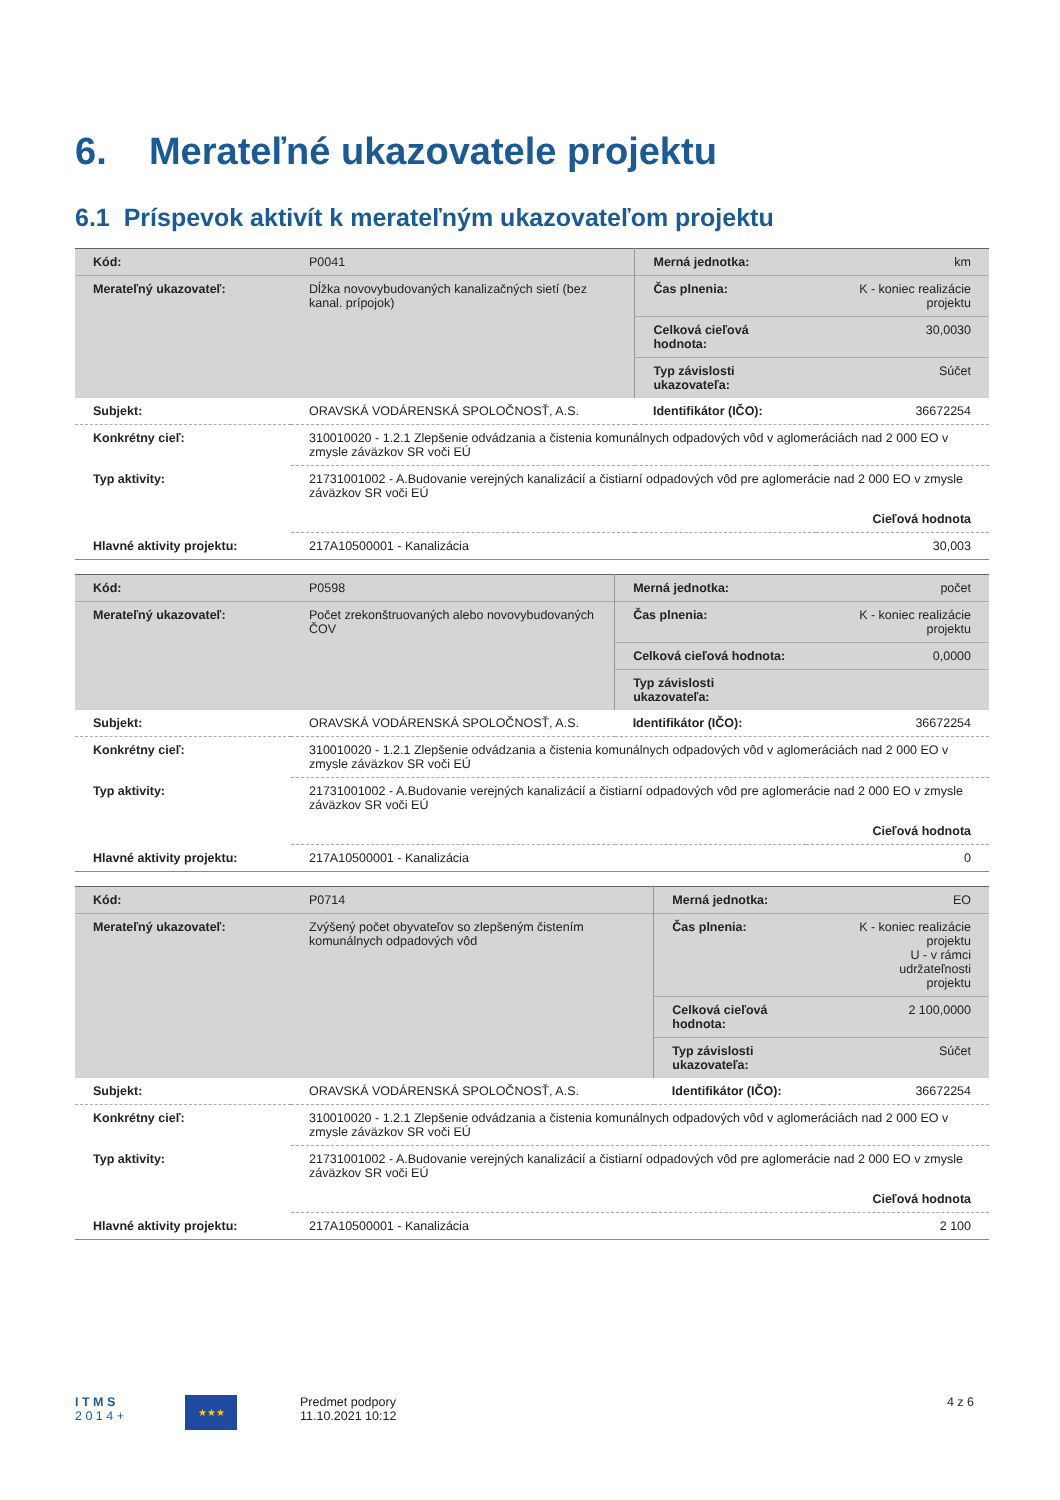6. Merateľné ukazovatele projektu
6.1 Príspevok aktivít k merateľným ukazovateľom projektu
| Kód: | P0041 | Merná jednotka: | km |
| Merateľný ukazovateľ: | Dĺžka novovybudovaných kanalizačných sietí (bez kanal. prípojok) | Čas plnenia: | K - koniec realizácie projektu |
| | | Celková cieľová hodnota: | 30,0030 |
| | | Typ závislosti ukazovateľa: | Súčet |
| Subjekt: | ORAVSKÁ VODÁRENSKÁ SPOLOČNOSŤ, A.S. | Identifikátor (IČO): | 36672254 |
| Konkrétny cieľ: | 310010020 - 1.2.1 Zlepšenie odvádzania a čistenia komunálnych odpadových vôd v aglomeráciách nad 2 000 EO v zmysle záväzkov SR voči EÚ | | |
| Typ aktivity: | 21731001002 - A.Budovanie verejných kanalizácií a čistiarní odpadových vôd pre aglomerácie nad 2 000 EO v zmysle záväzkov SR voči EÚ | | |
| | Cieľová hodnota | | |
| Hlavné aktivity projektu: | 217A10500001 - Kanalizácia | | 30,003 |
| Kód: | P0598 | Merná jednotka: | počet |
| Merateľný ukazovateľ: | Počet zrekonštruovaných alebo novovybudovaných ČOV | Čas plnenia: | K - koniec realizácie projektu |
| | | Celková cieľová hodnota: | 0,0000 |
| | | Typ závislosti ukazovateľa: | |
| Subjekt: | ORAVSKÁ VODÁRENSKÁ SPOLOČNOSŤ, A.S. | Identifikátor (IČO): | 36672254 |
| Konkrétny cieľ: | 310010020 - 1.2.1 Zlepšenie odvádzania a čistenia komunálnych odpadových vôd v aglomeráciách nad 2 000 EO v zmysle záväzkov SR voči EÚ | | |
| Typ aktivity: | 21731001002 - A.Budovanie verejných kanalizácií a čistiarní odpadových vôd pre aglomerácie nad 2 000 EO v zmysle záväzkov SR voči EÚ | | |
| | Cieľová hodnota | | |
| Hlavné aktivity projektu: | 217A10500001 - Kanalizácia | | 0 |
| Kód: | P0714 | Merná jednotka: | EO |
| Merateľný ukazovateľ: | Zvýšený počet obyvateľov so zlepšeným čistením komunálnych odpadových vôd | Čas plnenia: | K - koniec realizácie projektu U - v rámci udržateľnosti projektu |
| | | Celková cieľová hodnota: | 2 100,0000 |
| | | Typ závislosti ukazovateľa: | Súčet |
| Subjekt: | ORAVSKÁ VODÁRENSKÁ SPOLOČNOSŤ, A.S. | Identifikátor (IČO): | 36672254 |
| Konkrétny cieľ: | 310010020 - 1.2.1 Zlepšenie odvádzania a čistenia komunálnych odpadových vôd v aglomeráciách nad 2 000 EO v zmysle záväzkov SR voči EÚ | | |
| Typ aktivity: | 21731001002 - A.Budovanie verejných kanalizácií a čistiarní odpadových vôd pre aglomerácie nad 2 000 EO v zmysle záväzkov SR voči EÚ | | |
| | Cieľová hodnota | | |
| Hlavné aktivity projektu: | 217A10500001 - Kanalizácia | | 2 100 |
I T M S
2 0 1 4 +
★★★
Predmet podpory
11.10.2021 10:12
4 z 6